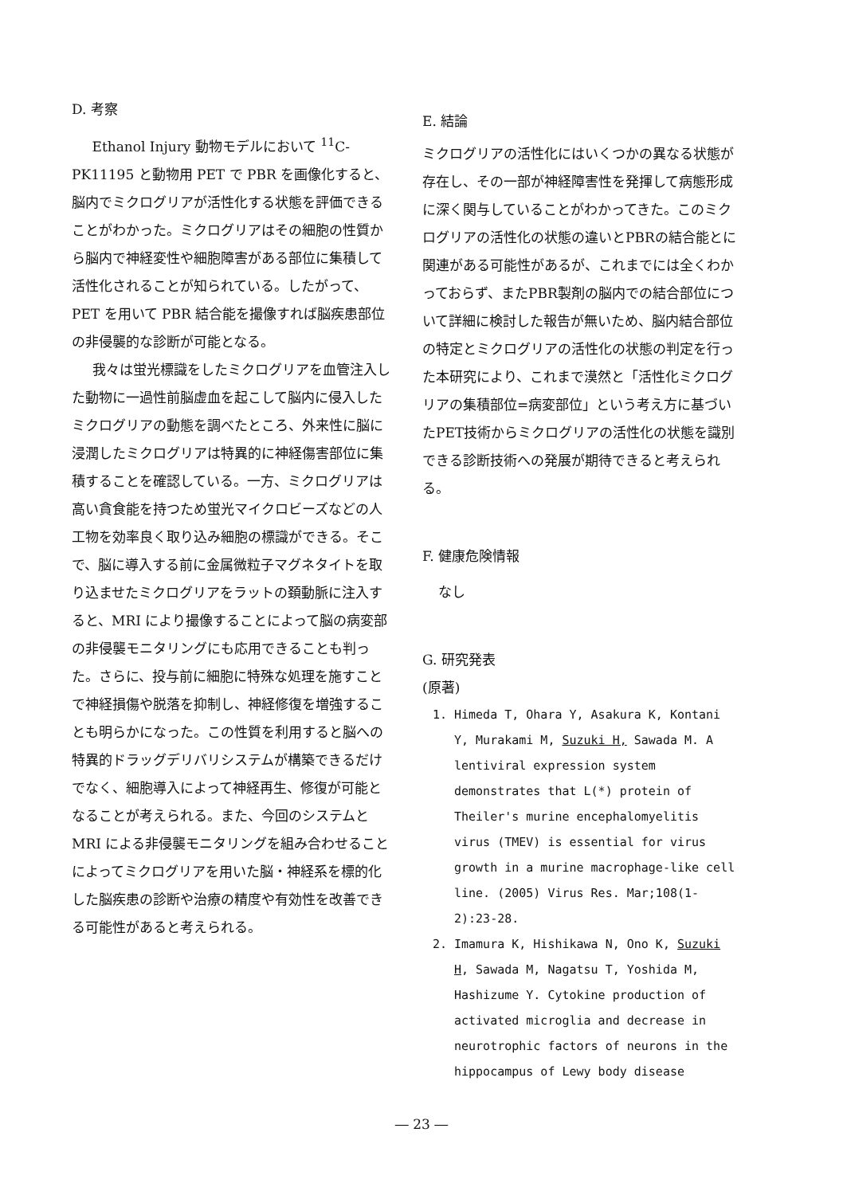D. 考察
Ethanol Injury 動物モデルにおいて <sup>11</sup>C-PK11195 と動物用 PET で PBR を画像化すると、脳内でミクログリアが活性化する状態を評価できることがわかった。ミクログリアはその細胞の性質から脳内で神経変性や細胞障害がある部位に集積して活性化されることが知られている。したがって、PET を用いて PBR 結合能を撮像すれば脳疾患部位の非侵襲的な診断が可能となる。
我々は蛍光標識をしたミクログリアを血管注入した動物に一過性前脳虚血を起こして脳内に侵入したミクログリアの動態を調べたところ、外来性に脳に浸潤したミクログリアは特異的に神経傷害部位に集積することを確認している。一方、ミクログリアは高い貪食能を持つため蛍光マイクロビーズなどの人工物を効率良く取り込み細胞の標識ができる。そこで、脳に導入する前に金属微粒子マグネタイトを取り込ませたミクログリアをラットの頚動脈に注入すると、MRI により撮像することによって脳の病変部の非侵襲モニタリングにも応用できることも判った。さらに、投与前に細胞に特殊な処理を施すことで神経損傷や脱落を抑制し、神経修復を増強することも明らかになった。この性質を利用すると脳への特異的ドラッグデリバリシステムが構築できるだけでなく、細胞導入によって神経再生、修復が可能となることが考えられる。また、今回のシステムと MRI による非侵襲モニタリングを組み合わせることによってミクログリアを用いた脳・神経系を標的化した脳疾患の診断や治療の精度や有効性を改善できる可能性があると考えられる。
E. 結論
ミクログリアの活性化にはいくつかの異なる状態が存在し、その一部が神経障害性を発揮して病態形成に深く関与していることがわかってきた。このミクログリアの活性化の状態の違いとPBRの結合能とに関連がある可能性があるが、これまでには全くわかっておらず、またPBR製剤の脳内での結合部位について詳細に検討した報告が無いため、脳内結合部位の特定とミクログリアの活性化の状態の判定を行った本研究により、これまで漠然と「活性化ミクログリアの集積部位=病変部位」という考え方に基づいたPET技術からミクログリアの活性化の状態を識別できる診断技術への発展が期待できると考えられる。
F. 健康危険情報
なし
G. 研究発表
(原著)
1. Himeda T, Ohara Y, Asakura K, Kontani Y, Murakami M, Suzuki H, Sawada M. A lentiviral expression system demonstrates that L(*) protein of Theiler's murine encephalomyelitis virus (TMEV) is essential for virus growth in a murine macrophage-like cell line. (2005) Virus Res. Mar;108(1-2):23-28.
2. Imamura K, Hishikawa N, Ono K, Suzuki H, Sawada M, Nagatsu T, Yoshida M, Hashizume Y. Cytokine production of activated microglia and decrease in neurotrophic factors of neurons in the hippocampus of Lewy body disease
― 23 ―